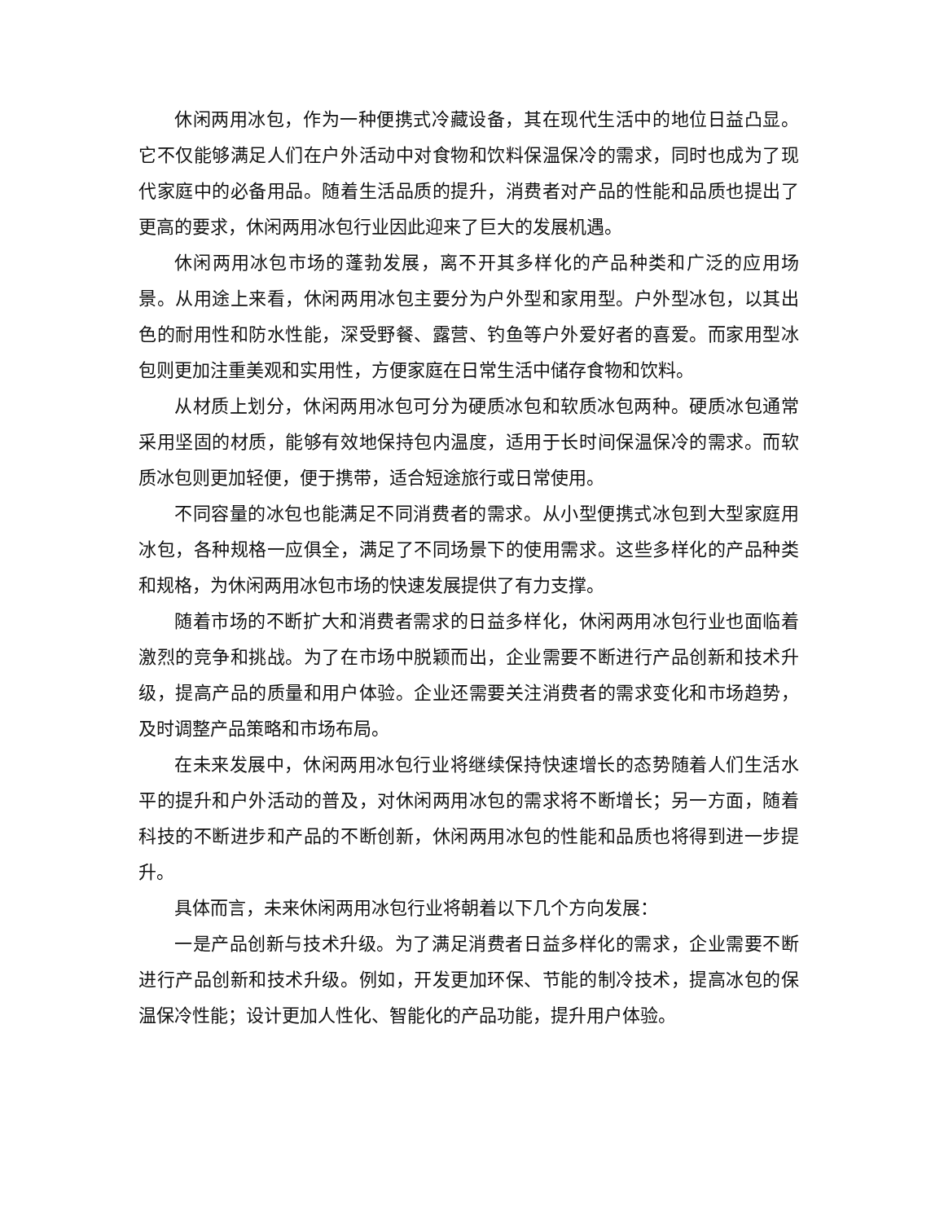休闲两用冰包，作为一种便携式冷藏设备，其在现代生活中的地位日益凸显。它不仅能够满足人们在户外活动中对食物和饮料保温保冷的需求，同时也成为了现代家庭中的必备用品。随着生活品质的提升，消费者对产品的性能和品质也提出了更高的要求，休闲两用冰包行业因此迎来了巨大的发展机遇。
休闲两用冰包市场的蓬勃发展，离不开其多样化的产品种类和广泛的应用场景。从用途上来看，休闲两用冰包主要分为户外型和家用型。户外型冰包，以其出色的耐用性和防水性能，深受野餐、露营、钓鱼等户外爱好者的喜爱。而家用型冰包则更加注重美观和实用性，方便家庭在日常生活中储存食物和饮料。
从材质上划分，休闲两用冰包可分为硬质冰包和软质冰包两种。硬质冰包通常采用坚固的材质，能够有效地保持包内温度，适用于长时间保温保冷的需求。而软质冰包则更加轻便，便于携带，适合短途旅行或日常使用。
不同容量的冰包也能满足不同消费者的需求。从小型便携式冰包到大型家庭用冰包，各种规格一应俱全，满足了不同场景下的使用需求。这些多样化的产品种类和规格，为休闲两用冰包市场的快速发展提供了有力支撑。
随着市场的不断扩大和消费者需求的日益多样化，休闲两用冰包行业也面临着激烈的竞争和挑战。为了在市场中脱颖而出，企业需要不断进行产品创新和技术升级，提高产品的质量和用户体验。企业还需要关注消费者的需求变化和市场趋势，及时调整产品策略和市场布局。
在未来发展中，休闲两用冰包行业将继续保持快速增长的态势随着人们生活水平的提升和户外活动的普及，对休闲两用冰包的需求将不断增长；另一方面，随着科技的不断进步和产品的不断创新，休闲两用冰包的性能和品质也将得到进一步提升。
具体而言，未来休闲两用冰包行业将朝着以下几个方向发展：
一是产品创新与技术升级。为了满足消费者日益多样化的需求，企业需要不断进行产品创新和技术升级。例如，开发更加环保、节能的制冷技术，提高冰包的保温保冷性能；设计更加人性化、智能化的产品功能，提升用户体验。